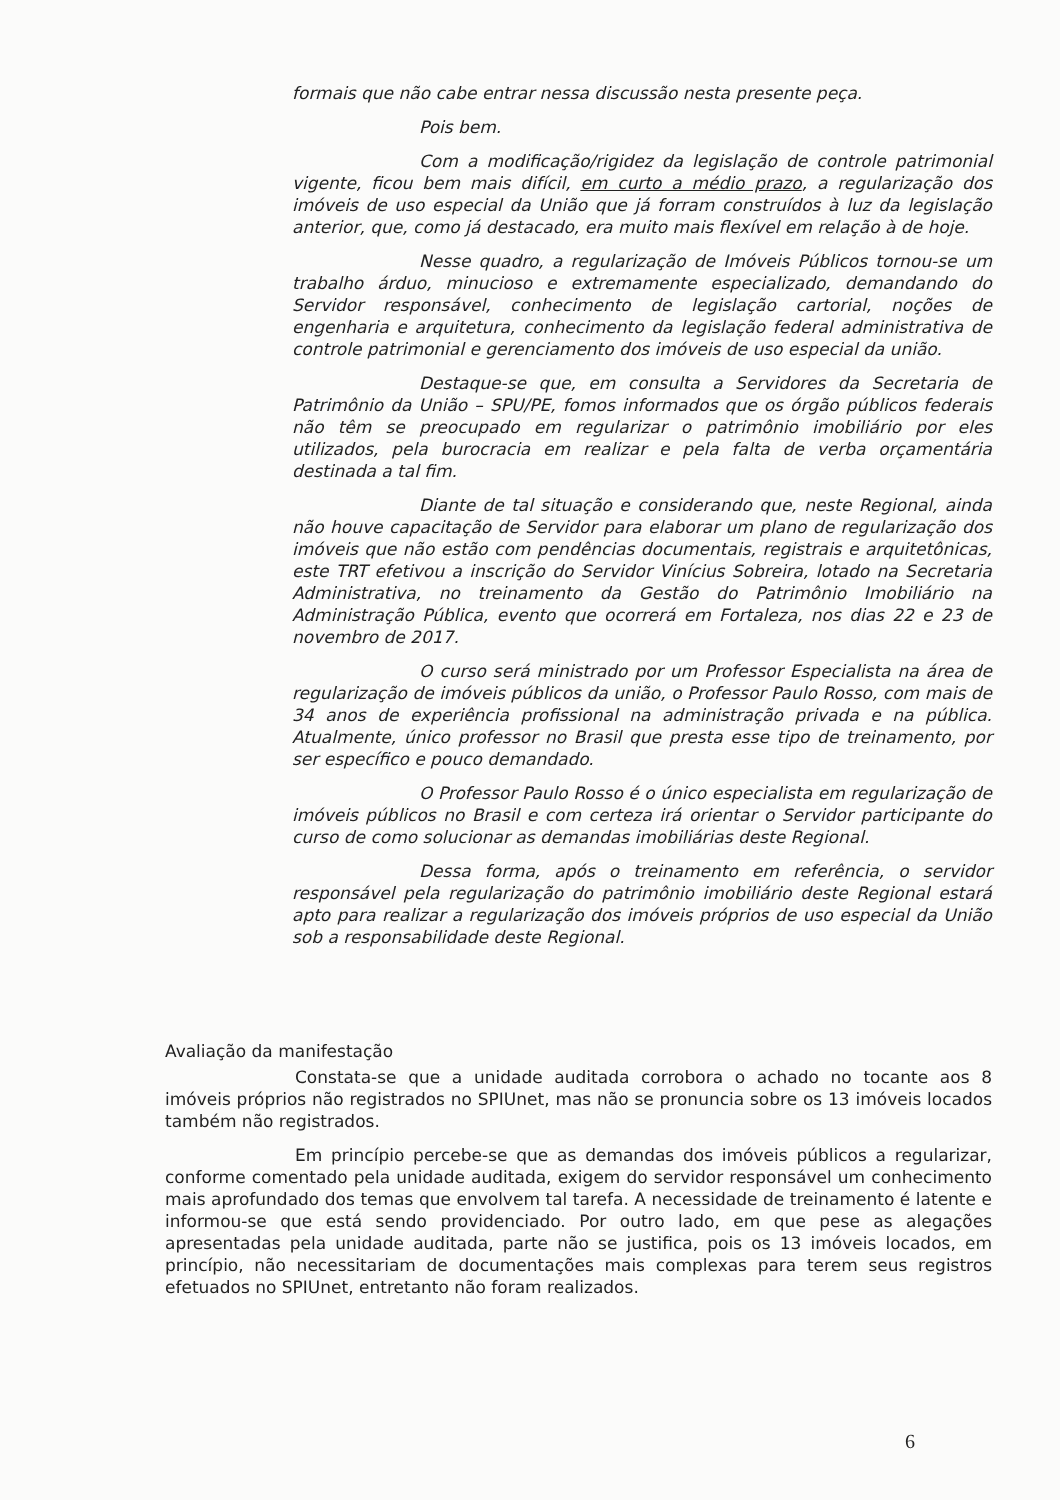formais que não cabe entrar nessa discussão nesta presente peça.
Pois bem.
Com a modificação/rigidez da legislação de controle patrimonial vigente, ficou bem mais difícil, em curto a médio prazo, a regularização dos imóveis de uso especial da União que já forram construídos à luz da legislação anterior, que, como já destacado, era muito mais flexível em relação à de hoje.
Nesse quadro, a regularização de Imóveis Públicos tornou-se um trabalho árduo, minucioso e extremamente especializado, demandando do Servidor responsável, conhecimento de legislação cartorial, noções de engenharia e arquitetura, conhecimento da legislação federal administrativa de controle patrimonial e gerenciamento dos imóveis de uso especial da união.
Destaque-se que, em consulta a Servidores da Secretaria de Patrimônio da União – SPU/PE, fomos informados que os órgão públicos federais não têm se preocupado em regularizar o patrimônio imobiliário por eles utilizados, pela burocracia em realizar e pela falta de verba orçamentária destinada a tal fim.
Diante de tal situação e considerando que, neste Regional, ainda não houve capacitação de Servidor para elaborar um plano de regularização dos imóveis que não estão com pendências documentais, registrais e arquitetônicas, este TRT efetivou a inscrição do Servidor Vinícius Sobreira, lotado na Secretaria Administrativa, no treinamento da Gestão do Patrimônio Imobiliário na Administração Pública, evento que ocorrerá em Fortaleza, nos dias 22 e 23 de novembro de 2017.
O curso será ministrado por um Professor Especialista na área de regularização de imóveis públicos da união, o Professor Paulo Rosso, com mais de 34 anos de experiência profissional na administração privada e na pública. Atualmente, único professor no Brasil que presta esse tipo de treinamento, por ser específico e pouco demandado.
O Professor Paulo Rosso é o único especialista em regularização de imóveis públicos no Brasil e com certeza irá orientar o Servidor participante do curso de como solucionar as demandas imobiliárias deste Regional.
Dessa forma, após o treinamento em referência, o servidor responsável pela regularização do patrimônio imobiliário deste Regional estará apto para realizar a regularização dos imóveis próprios de uso especial da União sob a responsabilidade deste Regional.
Avaliação da manifestação
Constata-se que a unidade auditada corrobora o achado no tocante aos 8 imóveis próprios não registrados no SPIUnet, mas não se pronuncia sobre os 13 imóveis locados também não registrados.
Em princípio percebe-se que as demandas dos imóveis públicos a regularizar, conforme comentado pela unidade auditada, exigem do servidor responsável um conhecimento mais aprofundado dos temas que envolvem tal tarefa. A necessidade de treinamento é latente e informou-se que está sendo providenciado. Por outro lado, em que pese as alegações apresentadas pela unidade auditada, parte não se justifica, pois os 13 imóveis locados, em princípio, não necessitariam de documentações mais complexas para terem seus registros efetuados no SPIUnet, entretanto não foram realizados.
6